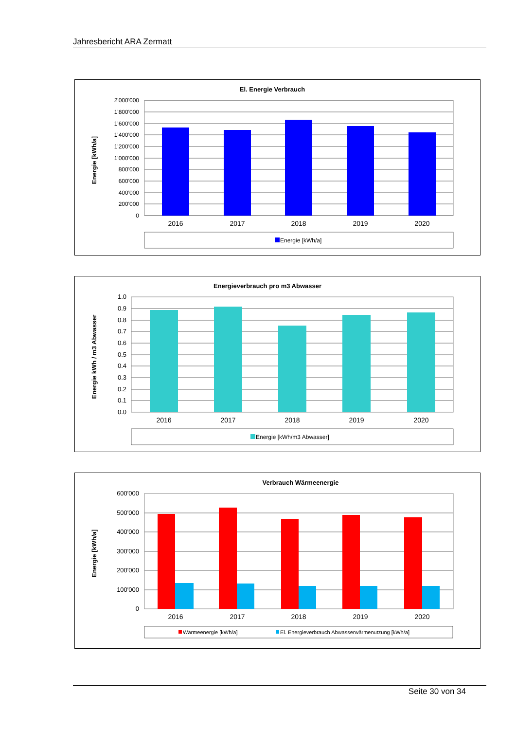Jahresbericht ARA Zermatt
El. Energie Verbrauch
Energie [kWh/a]
2'000'000
1'800'000
1'600'000
1'400'000
1'200'000
1'000'000
800'000
600'000
400'000
200'000
0
2016
2017
2018
2019
2020
Energie [kWh/a]
Energieverbrauch pro m3 Abwasser
Energie kWh / m3 Abwasser
1.0
0.9
0.8
0.7
0.6
0.5
0.4
0.3
0.2
0.1
0.0
2016
2017
2018
2019
2020
Energie [kWh/m3 Abwasser]
Verbrauch Wärmeenergie
Energie [kWh/a]
600'000
500'000
400'000
300'000
200'000
100'000
0
2016
2017
2018
2019
2020
Wärmeenergie [kWh/a]
El. Energieverbrauch Abwasserwärmenutzung [kWh/a]
Seite 30 von 34